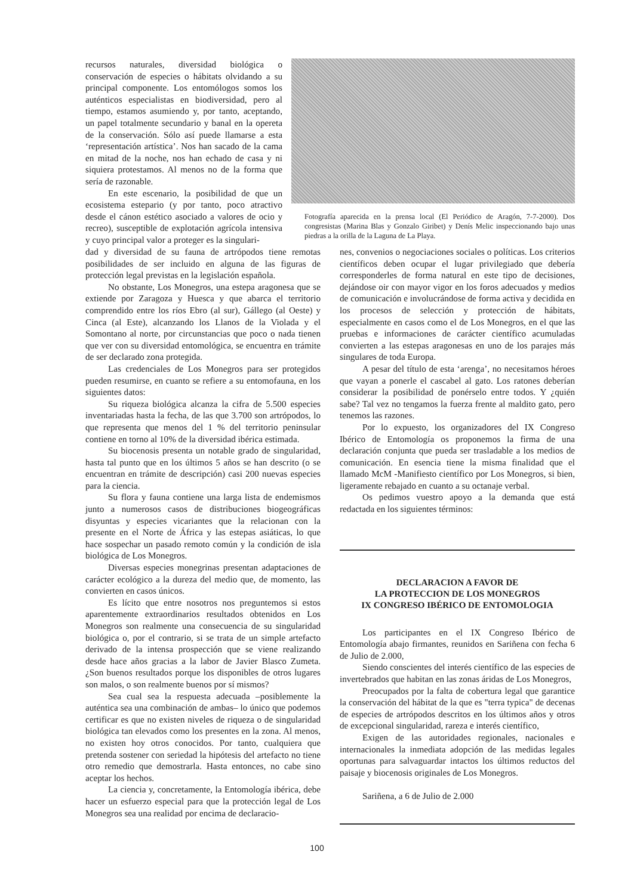recursos naturales, diversidad biológica o conservación de especies o hábitats olvidando a su principal componente. Los entomólogos somos los auténticos especialistas en biodiversidad, pero al tiempo, estamos asumiendo y, por tanto, aceptando, un papel totalmente secundario y banal en la opereta de la conservación. Sólo así puede llamarse a esta ‘representación artística’. Nos han sacado de la cama en mitad de la noche, nos han echado de casa y ni siquiera protestamos. Al menos no de la forma que sería de razonable.
En este escenario, la posibilidad de que un ecosistema estepario (y por tanto, poco atractivo desde el cánon estético asociado a valores de ocio y recreo), susceptible de explotación agrícola intensiva y cuyo principal valor a proteger es la singulari-
Fotografía aparecida en la prensa local (El Periódico de Aragón, 7-7-2000). Dos congresistas (Marina Blas y Gonzalo Giribet) y Denís Melic inspeccionando bajo unas piedras a la orilla de la Laguna de La Playa.
dad y diversidad de su fauna de artrópodos tiene remotas posibilidades de ser incluido en alguna de las figuras de protección legal previstas en la legislación española.
No obstante, Los Monegros, una estepa aragonesa que se extiende por Zaragoza y Huesca y que abarca el territorio comprendido entre los ríos Ebro (al sur), Gállego (al Oeste) y Cinca (al Este), alcanzando los Llanos de la Violada y el Somontano al norte, por circunstancias que poco o nada tienen que ver con su diversidad entomológica, se encuentra en trámite de ser declarado zona protegida.
Las credenciales de Los Monegros para ser protegidos pueden resumirse, en cuanto se refiere a su entomofauna, en los siguientes datos:
Su riqueza biológica alcanza la cifra de 5.500 especies inventariadas hasta la fecha, de las que 3.700 son artrópodos, lo que representa que menos del 1 % del territorio peninsular contiene en torno al 10% de la diversidad ibérica estimada.
Su biocenosis presenta un notable grado de singularidad, hasta tal punto que en los últimos 5 años se han descrito (o se encuentran en trámite de descripción) casi 200 nuevas especies para la ciencia.
Su flora y fauna contiene una larga lista de endemismos junto a numerosos casos de distribuciones biogeográficas disyuntas y especies vicariantes que la relacionan con la presente en el Norte de África y las estepas asiáticas, lo que hace sospechar un pasado remoto común y la condición de isla biológica de Los Monegros.
Diversas especies monegrinas presentan adaptaciones de carácter ecológico a la dureza del medio que, de momento, las convierten en casos únicos.
Es lícito que entre nosotros nos preguntemos si estos aparentemente extraordinarios resultados obtenidos en Los Monegros son realmente una consecuencia de su singularidad biológica o, por el contrario, si se trata de un simple artefacto derivado de la intensa prospección que se viene realizando desde hace años gracias a la labor de Javier Blasco Zumeta. ¿Son buenos resultados porque los disponibles de otros lugares son malos, o son realmente buenos por sí mismos?
Sea cual sea la respuesta adecuada –posiblemente la auténtica sea una combinación de ambas– lo único que podemos certificar es que no existen niveles de riqueza o de singularidad biológica tan elevados como los presentes en la zona. Al menos, no existen hoy otros conocidos. Por tanto, cualquiera que pretenda sostener con seriedad la hipótesis del artefacto no tiene otro remedio que demostrarla. Hasta entonces, no cabe sino aceptar los hechos.
La ciencia y, concretamente, la Entomología ibérica, debe hacer un esfuerzo especial para que la protección legal de Los Monegros sea una realidad por encima de declaracio-
nes, convenios o negociaciones sociales o políticas. Los criterios científicos deben ocupar el lugar privilegiado que debería corresponderles de forma natural en este tipo de decisiones, dejándose oir con mayor vigor en los foros adecuados y medios de comunicación e involucrándose de forma activa y decidida en los procesos de selección y protección de hábitats, especialmente en casos como el de Los Monegros, en el que las pruebas e informaciones de carácter científico acumuladas convierten a las estepas aragonesas en uno de los parajes más singulares de toda Europa.
A pesar del título de esta ‘arenga’, no necesitamos héroes que vayan a ponerle el cascabel al gato. Los ratones deberían considerar la posibilidad de ponérselo entre todos. Y ¿quién sabe? Tal vez no tengamos la fuerza frente al maldito gato, pero tenemos las razones.
Por lo expuesto, los organizadores del IX Congreso Ibérico de Entomología os proponemos la firma de una declaración conjunta que pueda ser trasladable a los medios de comunicación. En esencia tiene la misma finalidad que el llamado McM -Manifiesto científico por Los Monegros, si bien, ligeramente rebajado en cuanto a su octanaje verbal.
Os pedimos vuestro apoyo a la demanda que está redactada en los siguientes términos:
DECLARACION A FAVOR DE
LA PROTECCION DE LOS MONEGROS
IX CONGRESO IBÉRICO DE ENTOMOLOGIA
Los participantes en el IX Congreso Ibérico de Entomología abajo firmantes, reunidos en Sariñena con fecha 6 de Julio de 2.000,
Siendo conscientes del interés científico de las especies de invertebrados que habitan en las zonas áridas de Los Monegros,
Preocupados por la falta de cobertura legal que garantice la conservación del hábitat de la que es "terra typica" de decenas de especies de artrópodos descritos en los últimos años y otros de excepcional singularidad, rareza e interés científico,
Exigen de las autoridades regionales, nacionales e internacionales la inmediata adopción de las medidas legales oportunas para salvaguardar intactos los últimos reductos del paisaje y biocenosis originales de Los Monegros.
Sariñena, a 6 de Julio de 2.000
100